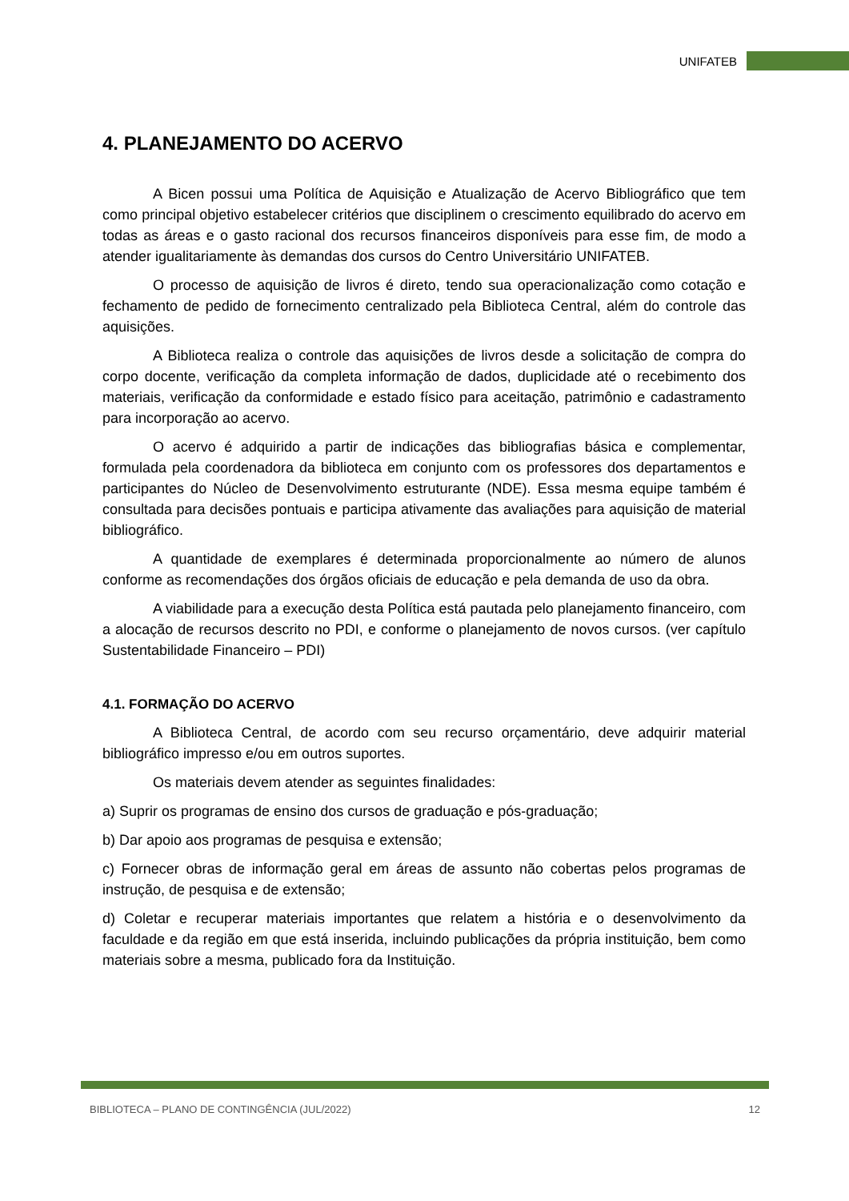UNIFATEB
4. PLANEJAMENTO DO ACERVO
A Bicen possui uma Política de Aquisição e Atualização de Acervo Bibliográfico que tem como principal objetivo estabelecer critérios que disciplinem o crescimento equilibrado do acervo em todas as áreas e o gasto racional dos recursos financeiros disponíveis para esse fim, de modo a atender igualitariamente às demandas dos cursos do Centro Universitário UNIFATEB.
O processo de aquisição de livros é direto, tendo sua operacionalização como cotação e fechamento de pedido de fornecimento centralizado pela Biblioteca Central, além do controle das aquisições.
A Biblioteca realiza o controle das aquisições de livros desde a solicitação de compra do corpo docente, verificação da completa informação de dados, duplicidade até o recebimento dos materiais, verificação da conformidade e estado físico para aceitação, patrimônio e cadastramento para incorporação ao acervo.
O acervo é adquirido a partir de indicações das bibliografias básica e complementar, formulada pela coordenadora da biblioteca em conjunto com os professores dos departamentos e participantes do Núcleo de Desenvolvimento estruturante (NDE). Essa mesma equipe também é consultada para decisões pontuais e participa ativamente das avaliações para aquisição de material bibliográfico.
A quantidade de exemplares é determinada proporcionalmente ao número de alunos conforme as recomendações dos órgãos oficiais de educação e pela demanda de uso da obra.
A viabilidade para a execução desta Política está pautada pelo planejamento financeiro, com a alocação de recursos descrito no PDI, e conforme o planejamento de novos cursos. (ver capítulo Sustentabilidade Financeiro – PDI)
4.1. FORMAÇÃO DO ACERVO
A Biblioteca Central, de acordo com seu recurso orçamentário, deve adquirir material bibliográfico impresso e/ou em outros suportes.
Os materiais devem atender as seguintes finalidades:
a) Suprir os programas de ensino dos cursos de graduação e pós-graduação;
b) Dar apoio aos programas de pesquisa e extensão;
c) Fornecer obras de informação geral em áreas de assunto não cobertas pelos programas de instrução, de pesquisa e de extensão;
d) Coletar e recuperar materiais importantes que relatem a história e o desenvolvimento da faculdade e da região em que está inserida, incluindo publicações da própria instituição, bem como materiais sobre a mesma, publicado fora da Instituição.
BIBLIOTECA – PLANO DE CONTINGÊNCIA (JUL/2022) 12